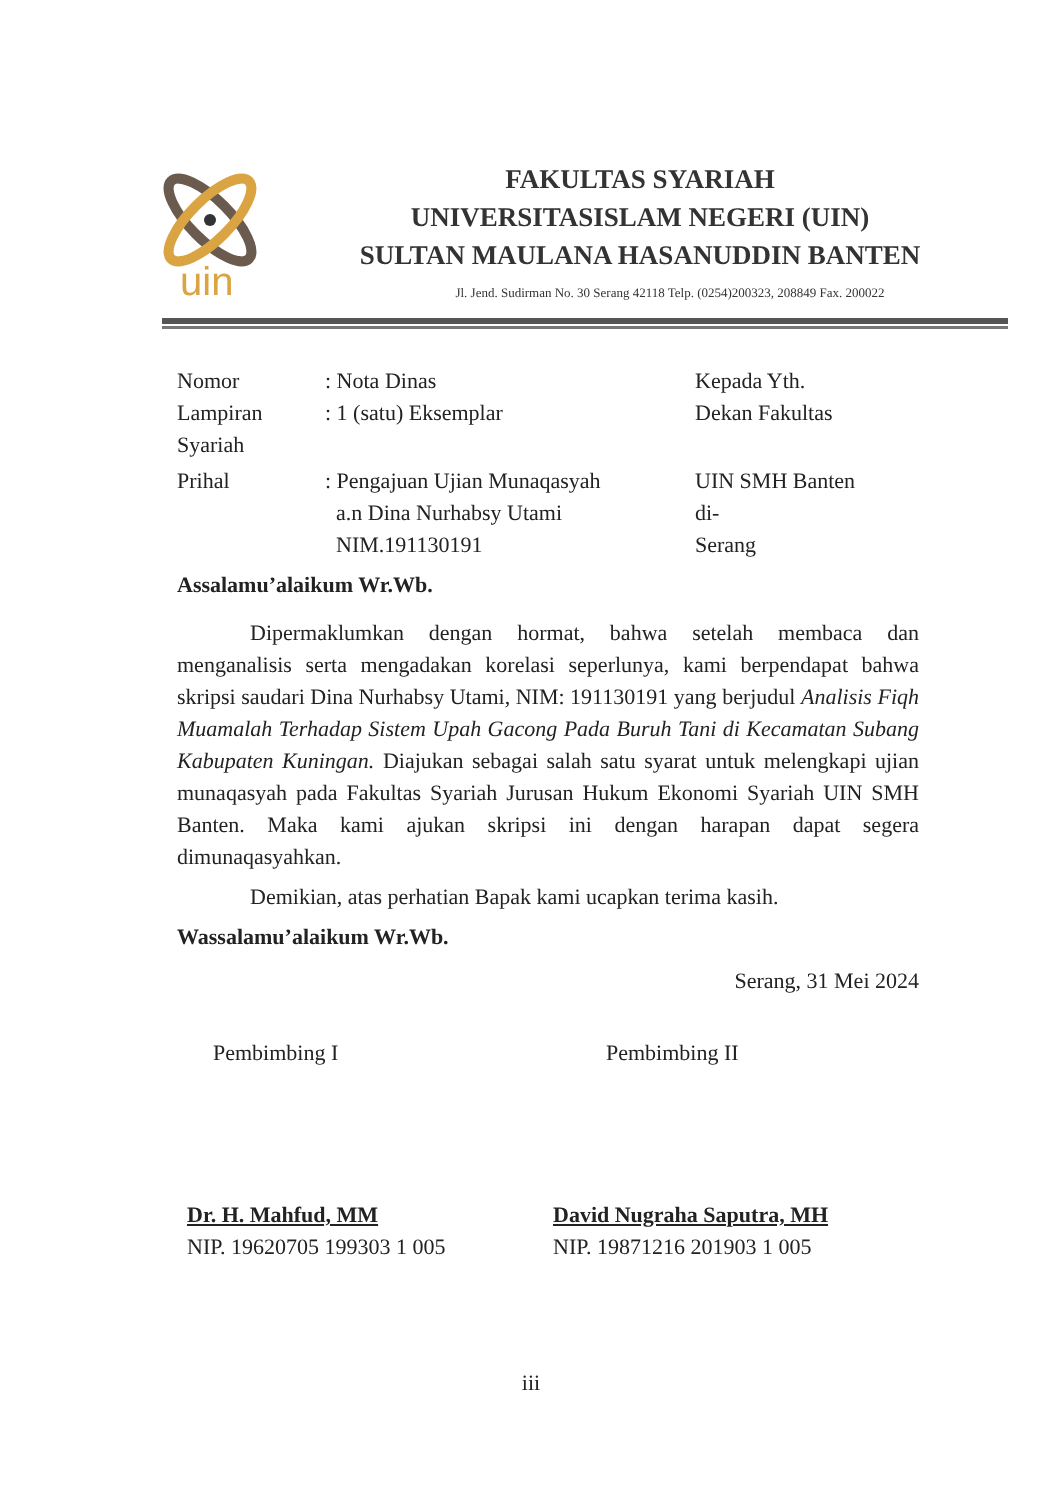uin
FAKULTAS SYARIAH
UNIVERSITASISLAM NEGERI (UIN)
SULTAN MAULANA HASANUDDIN BANTEN
Jl. Jend. Sudirman No. 30 Serang 42118 Telp. (0254)200323, 208849 Fax. 200022
Nomor : Nota Dinas Kepada Yth.
Lampiran : 1 (satu) Eksemplar Dekan Fakultas
Syariah
Prihal : Pengajuan Ujian Munaqasyah
a.n Dina Nurhabsy Utami
NIM.191130191
UIN SMH Banten
di-
Serang
Assalamu’alaikum Wr.Wb.
Dipermaklumkan dengan hormat, bahwa setelah membaca dan menganalisis serta mengadakan korelasi seperlunya, kami berpendapat bahwa skripsi saudari Dina Nurhabsy Utami, NIM: 191130191 yang berjudul Analisis Fiqh Muamalah Terhadap Sistem Upah Gacong Pada Buruh Tani di Kecamatan Subang Kabupaten Kuningan. Diajukan sebagai salah satu syarat untuk melengkapi ujian munaqasyah pada Fakultas Syariah Jurusan Hukum Ekonomi Syariah UIN SMH Banten. Maka kami ajukan skripsi ini dengan harapan dapat segera dimunaqasyahkan.
Demikian, atas perhatian Bapak kami ucapkan terima kasih.
Wassalamu’alaikum Wr.Wb.
Serang, 31 Mei 2024
Pembimbing I Pembimbing II
Dr. H. Mahfud, MM
NIP. 19620705 199303 1 005
David Nugraha Saputra, MH
NIP. 19871216 201903 1 005
iii